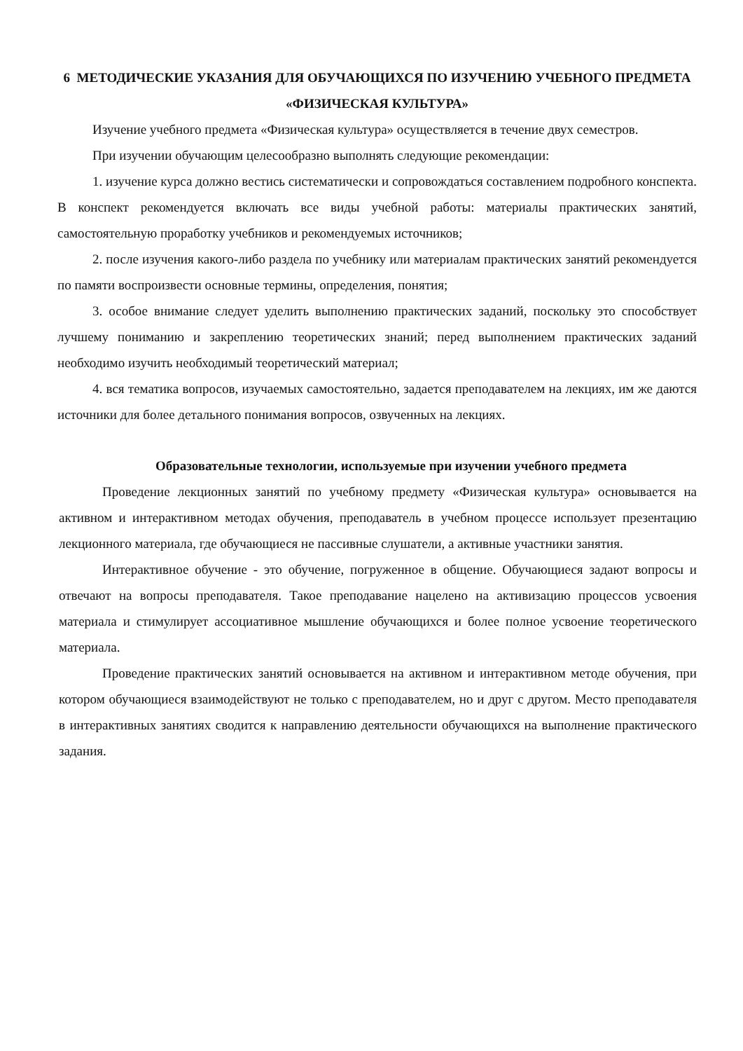6 МЕТОДИЧЕСКИЕ УКАЗАНИЯ ДЛЯ ОБУЧАЮЩИХСЯ ПО ИЗУЧЕНИЮ УЧЕБНОГО ПРЕДМЕТА «ФИЗИЧЕСКАЯ КУЛЬТУРА»
Изучение учебного предмета «Физическая культура» осуществляется в течение двух семестров.
При изучении обучающим целесообразно выполнять следующие рекомендации:
1. изучение курса должно вестись систематически и сопровождаться составлением подробного конспекта. В конспект рекомендуется включать все виды учебной работы: материалы практических занятий, самостоятельную проработку учебников и рекомендуемых источников;
2. после изучения какого-либо раздела по учебнику или материалам практических занятий рекомендуется по памяти воспроизвести основные термины, определения, понятия;
3. особое внимание следует уделить выполнению практических заданий, поскольку это способствует лучшему пониманию и закреплению теоретических знаний; перед выполнением практических заданий необходимо изучить необходимый теоретический материал;
4. вся тематика вопросов, изучаемых самостоятельно, задается преподавателем на лекциях, им же даются источники для более детального понимания вопросов, озвученных на лекциях.
Образовательные технологии, используемые при изучении учебного предмета
Проведение лекционных занятий по учебному предмету «Физическая культура» основывается на активном и интерактивном методах обучения, преподаватель в учебном процессе использует презентацию лекционного материала, где обучающиеся не пассивные слушатели, а активные участники занятия.
Интерактивное обучение - это обучение, погруженное в общение. Обучающиеся задают вопросы и отвечают на вопросы преподавателя. Такое преподавание нацелено на активизацию процессов усвоения материала и стимулирует ассоциативное мышление обучающихся и более полное усвоение теоретического материала.
Проведение практических занятий основывается на активном и интерактивном методе обучения, при котором обучающиеся взаимодействуют не только с преподавателем, но и друг с другом. Место преподавателя в интерактивных занятиях сводится к направлению деятельности обучающихся на выполнение практического задания.